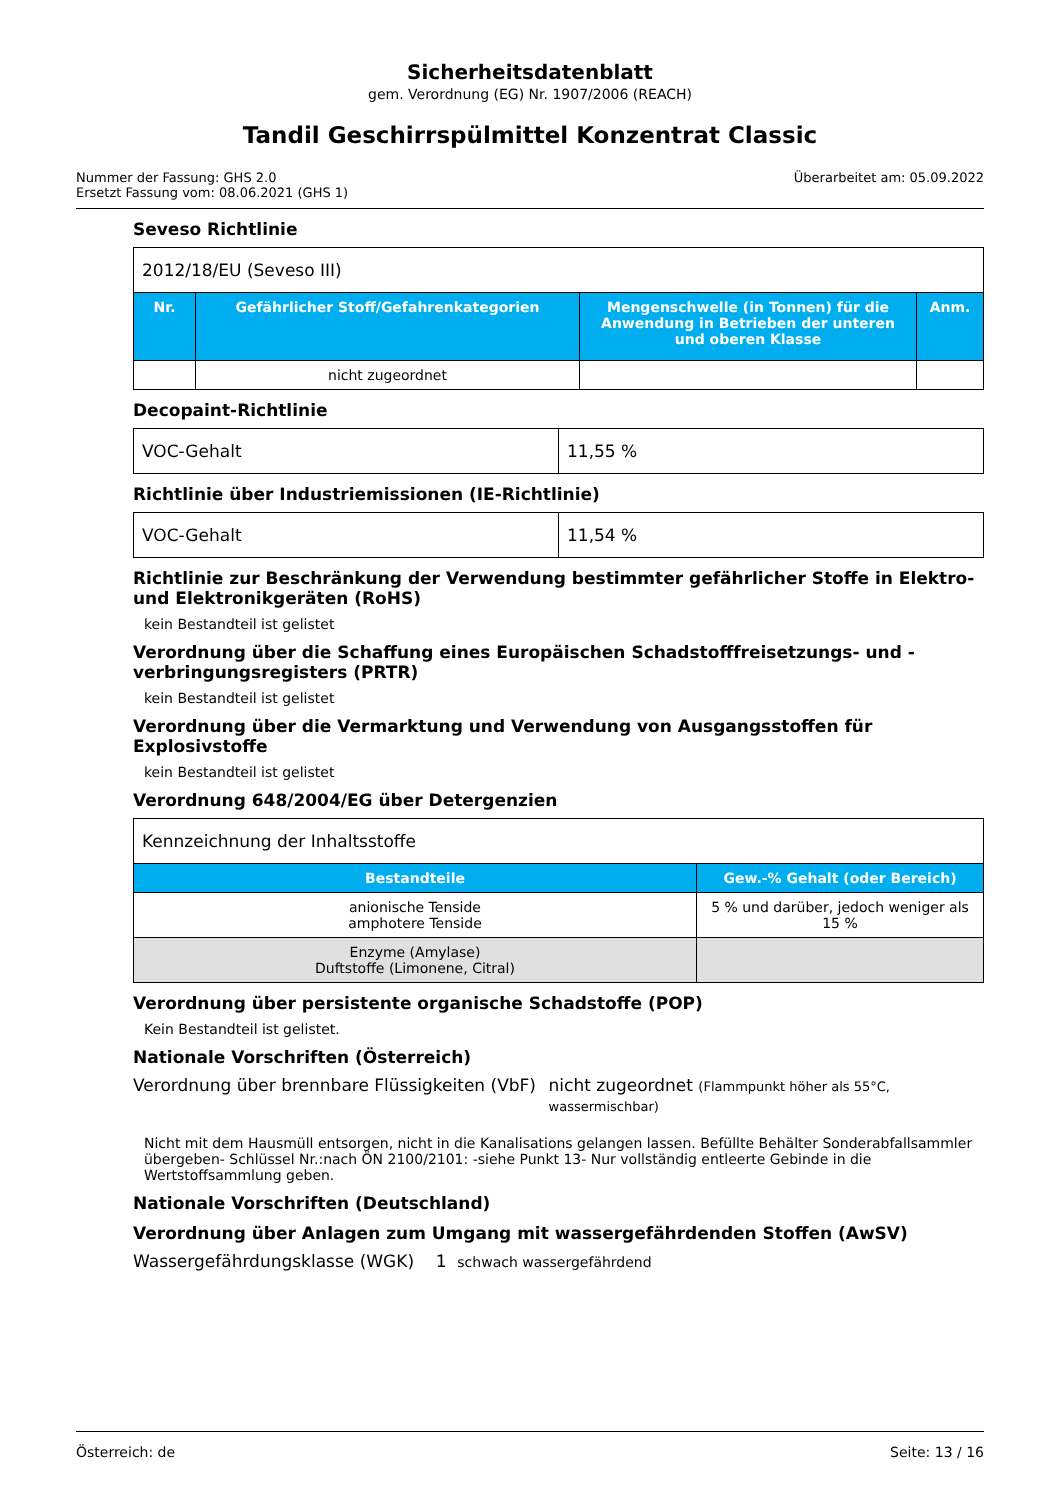Sicherheitsdatenblatt
gem. Verordnung (EG) Nr. 1907/2006 (REACH)
Tandil Geschirrspülmittel Konzentrat Classic
Nummer der Fassung: GHS 2.0
Ersetzt Fassung vom: 08.06.2021 (GHS 1)
Überarbeitet am: 05.09.2022
Seveso Richtlinie
| 2012/18/EU (Seveso III) | | | |
| Nr. | Gefährlicher Stoff/Gefahrenkategorien | Mengenschwelle (in Tonnen) für die Anwendung in Betrieben der unteren und oberen Klasse | Anm. |
| | nicht zugeordnet | | |
Decopaint-Richtlinie
| VOC-Gehalt | 11,55 % |
Richtlinie über Industriemissionen (IE-Richtlinie)
| VOC-Gehalt | 11,54 % |
Richtlinie zur Beschränkung der Verwendung bestimmter gefährlicher Stoffe in Elektro- und Elektronikgeräten (RoHS)
kein Bestandteil ist gelistet
Verordnung über die Schaffung eines Europäischen Schadstofffreisetzungs- und -verbringungsregisters (PRTR)
kein Bestandteil ist gelistet
Verordnung über die Vermarktung und Verwendung von Ausgangsstoffen für Explosivstoffe
kein Bestandteil ist gelistet
Verordnung 648/2004/EG über Detergenzien
| Kennzeichnung der Inhaltsstoffe | |
| Bestandteile | Gew.-% Gehalt (oder Bereich) |
| anionische Tenside amphotere Tenside | 5 % und darüber, jedoch weniger als 15 % |
| Enzyme (Amylase) Duftstoffe (Limonene, Citral) | |
Verordnung über persistente organische Schadstoffe (POP)
Kein Bestandteil ist gelistet.
Nationale Vorschriften (Österreich)
Verordnung über brennbare Flüssigkeiten (VbF)
nicht zugeordnet (Flammpunkt höher als 55°C, wassermischbar)
Nicht mit dem Hausmüll entsorgen, nicht in die Kanalisations gelangen lassen. Befüllte Behälter Sonderabfallsammler übergeben- Schlüssel Nr.:nach ÖN 2100/2101: -siehe Punkt 13- Nur vollständig entleerte Gebinde in die Wertstoffsammlung geben.
Nationale Vorschriften (Deutschland)
Verordnung über Anlagen zum Umgang mit wassergefährdenden Stoffen (AwSV)
Wassergefährdungsklasse (WGK) 1 schwach wassergefährdend
Österreich: de Seite: 13 / 16